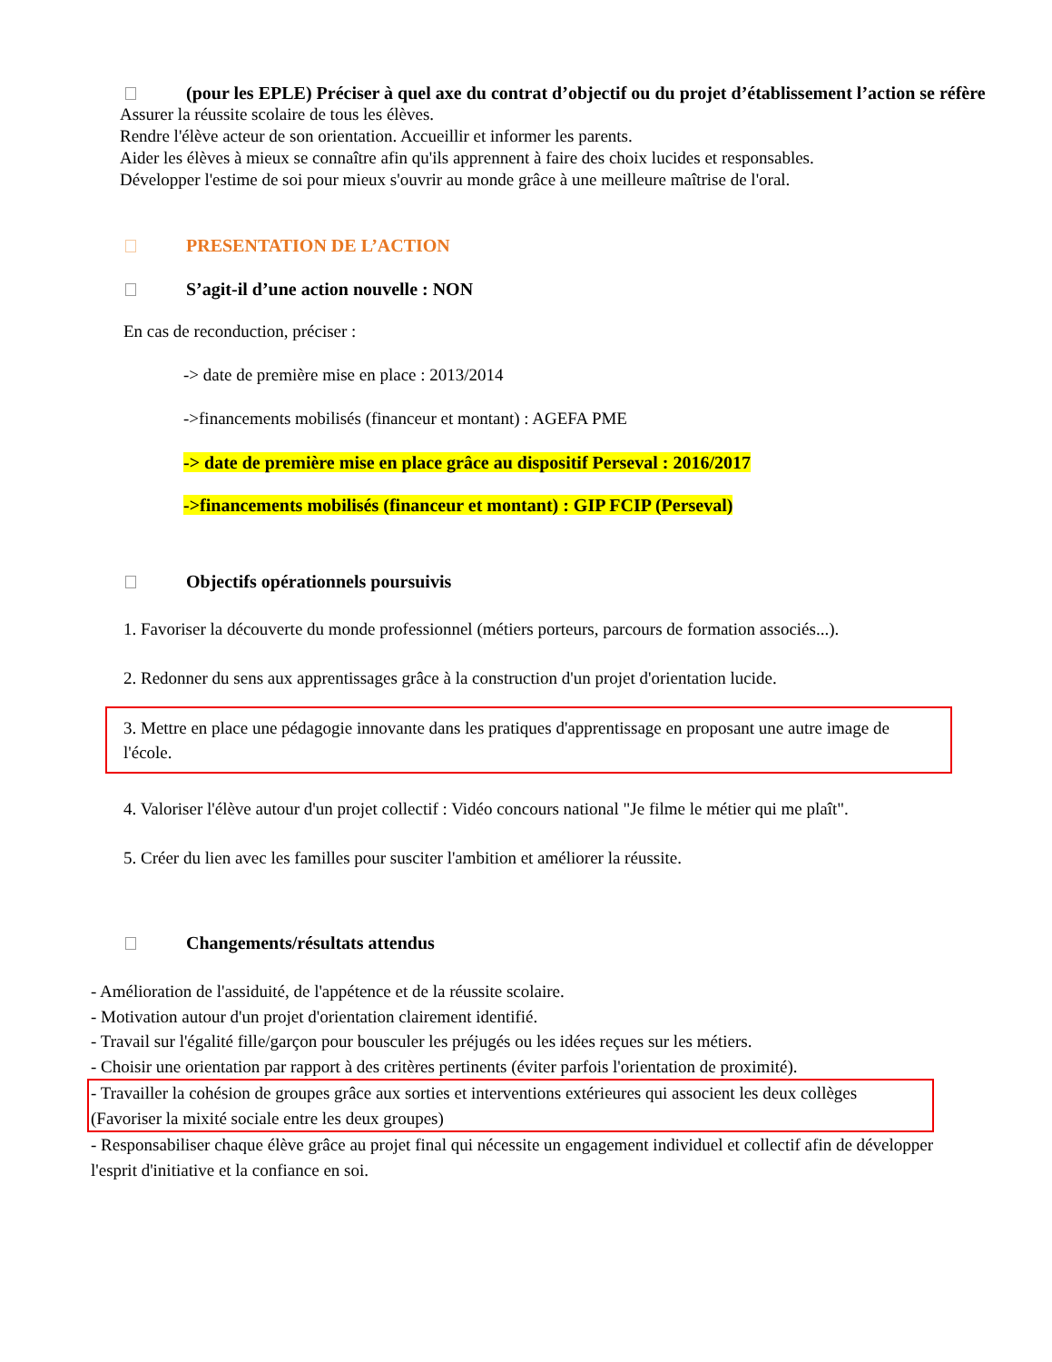(pour les EPLE) Préciser à quel axe du contrat d’objectif ou du projet d’établissement l’action se réfère
Assurer la réussite scolaire de tous les élèves.
Rendre l'élève acteur de son orientation. Accueillir et informer les parents.
Aider les élèves à mieux se connaître afin qu'ils apprennent à faire des choix lucides et responsables.
Développer l'estime de soi pour mieux s'ouvrir au monde grâce à une meilleure maîtrise de l'oral.
PRESENTATION DE L’ACTION
S’agit-il d’une action nouvelle : NON
En cas de reconduction, préciser :
-> date de première mise en place : 2013/2014
->financements mobilisés (financeur et montant) : AGEFA PME
-> date de première mise en place grâce au dispositif Perseval : 2016/2017
->financements mobilisés (financeur et montant) : GIP FCIP (Perseval)
Objectifs opérationnels poursuivis
1. Favoriser la découverte du monde professionnel (métiers porteurs, parcours de formation associés...).
2. Redonner du sens aux apprentissages grâce à la construction d'un projet d'orientation lucide.
3. Mettre en place une pédagogie innovante dans les pratiques d'apprentissage en proposant une autre image de l'école.
4. Valoriser l'élève autour d'un projet collectif : Vidéo concours national "Je filme le métier qui me plaît".
5. Créer du lien avec les familles pour susciter l'ambition et améliorer la réussite.
Changements/résultats attendus
- Amélioration de l'assiduité, de l'appétence et de la réussite scolaire.
- Motivation autour d'un projet d'orientation clairement identifié.
- Travail sur l'égalité fille/garçon pour bousculer les préjugés ou les idées reçues sur les métiers.
- Choisir une orientation par rapport à des critères pertinents (éviter parfois l'orientation de proximité).
- Travailler la cohésion de groupes grâce aux sorties et interventions extérieures qui associent les deux collèges (Favoriser la mixité sociale entre les deux groupes)
- Responsabiliser chaque élève grâce au projet final qui nécessite un engagement individuel et collectif afin de développer l'esprit d'initiative et la confiance en soi.